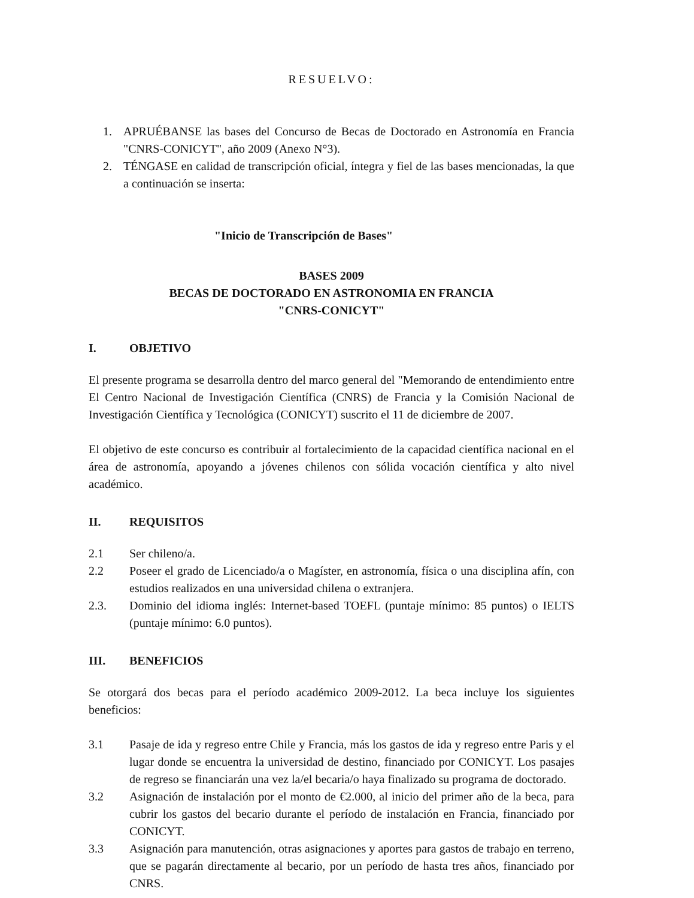RESUELVO:
1. APRUÉBANSE las bases del Concurso de Becas de Doctorado en Astronomía en Francia "CNRS-CONICYT", año 2009 (Anexo N°3).
2. TÉNGASE en calidad de transcripción oficial, íntegra y fiel de las bases mencionadas, la que a continuación se inserta:
"Inicio de Transcripción de Bases"
BASES 2009
BECAS DE DOCTORADO EN ASTRONOMIA EN FRANCIA
"CNRS-CONICYT"
I. OBJETIVO
El presente programa se desarrolla dentro del marco general del "Memorando de entendimiento entre El Centro Nacional de Investigación Científica (CNRS) de Francia y la Comisión Nacional de Investigación Científica y Tecnológica (CONICYT) suscrito el 11 de diciembre de 2007.
El objetivo de este concurso es contribuir al fortalecimiento de la capacidad científica nacional en el área de astronomía, apoyando a jóvenes chilenos con sólida vocación científica y alto nivel académico.
II. REQUISITOS
2.1 Ser chileno/a.
2.2 Poseer el grado de Licenciado/a o Magíster, en astronomía, física o una disciplina afín, con estudios realizados en una universidad chilena o extranjera.
2.3. Dominio del idioma inglés: Internet-based TOEFL (puntaje mínimo: 85 puntos) o IELTS (puntaje mínimo: 6.0 puntos).
III. BENEFICIOS
Se otorgará dos becas para el período académico 2009-2012. La beca incluye los siguientes beneficios:
3.1 Pasaje de ida y regreso entre Chile y Francia, más los gastos de ida y regreso entre Paris y el lugar donde se encuentra la universidad de destino, financiado por CONICYT. Los pasajes de regreso se financiarán una vez la/el becaria/o haya finalizado su programa de doctorado.
3.2 Asignación de instalación por el monto de €2.000, al inicio del primer año de la beca, para cubrir los gastos del becario durante el período de instalación en Francia, financiado por CONICYT.
3.3 Asignación para manutención, otras asignaciones y aportes para gastos de trabajo en terreno, que se pagarán directamente al becario, por un período de hasta tres años, financiado por CNRS.